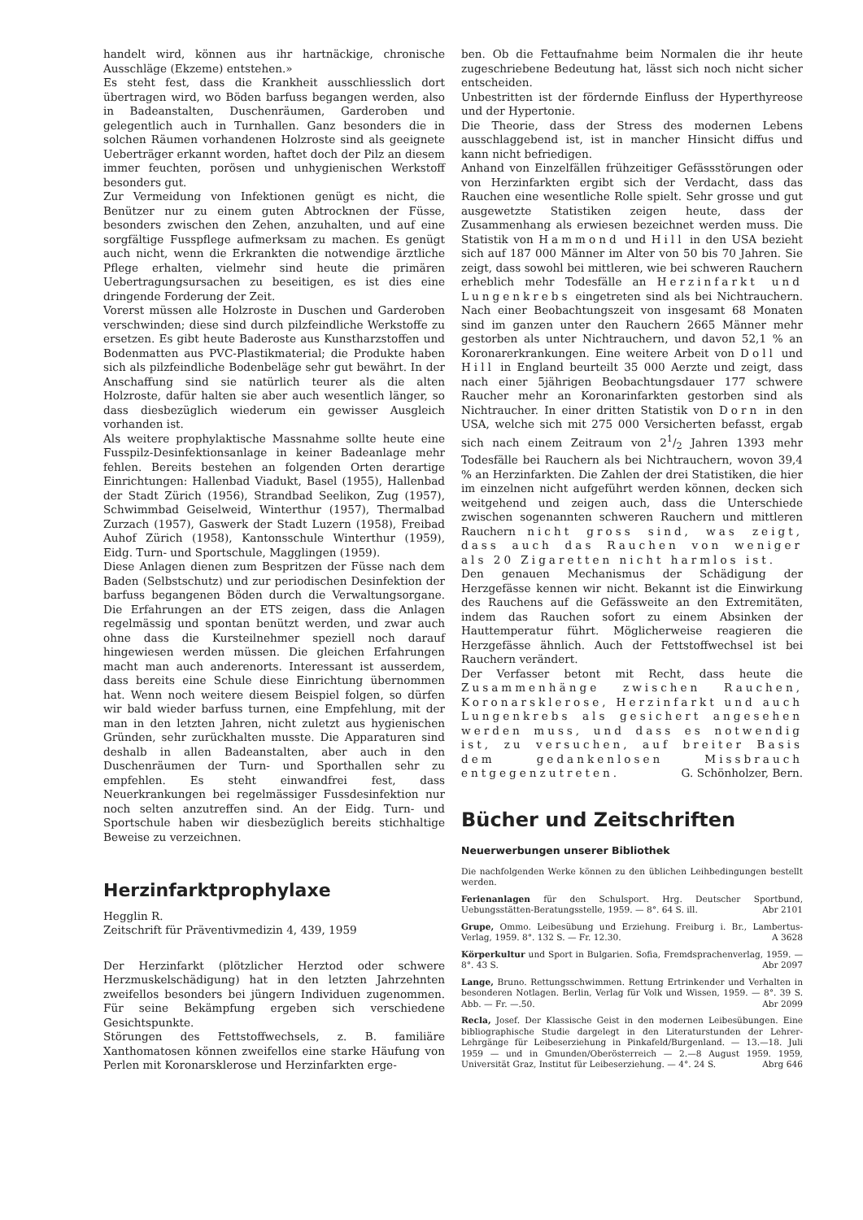handelt wird, können aus ihr hartnäckige, chronische Ausschläge (Ekzeme) entstehen.»
Es steht fest, dass die Krankheit ausschliesslich dort übertragen wird, wo Böden barfuss begangen werden, also in Badeanstalten, Duschenräumen, Garderoben und gelegentlich auch in Turnhallen. Ganz besonders die in solchen Räumen vorhandenen Holzroste sind als geeignete Ueberträger erkannt worden, haftet doch der Pilz an diesem immer feuchten, porösen und unhygienischen Werkstoff besonders gut.
Zur Vermeidung von Infektionen genügt es nicht, die Benützer nur zu einem guten Abtrocknen der Füsse, besonders zwischen den Zehen, anzuhalten, und auf eine sorgfältige Fusspflege aufmerksam zu machen. Es genügt auch nicht, wenn die Erkrankten die notwendige ärztliche Pflege erhalten, vielmehr sind heute die primären Uebertragungsursachen zu beseitigen, es ist dies eine dringende Forderung der Zeit.
Vorerst müssen alle Holzroste in Duschen und Garderoben verschwinden; diese sind durch pilzfeindliche Werkstoffe zu ersetzen. Es gibt heute Baderoste aus Kunstharzstoffen und Bodenmatten aus PVC-Plastikmaterial; die Produkte haben sich als pilzfeindliche Bodenbeläge sehr gut bewährt. In der Anschaffung sind sie natürlich teurer als die alten Holzroste, dafür halten sie aber auch wesentlich länger, so dass diesbezüglich wiederum ein gewisser Ausgleich vorhanden ist.
Als weitere prophylaktische Massnahme sollte heute eine Fusspilz-Desinfektionsanlage in keiner Badeanlage mehr fehlen. Bereits bestehen an folgenden Orten derartige Einrichtungen: Hallenbad Viadukt, Basel (1955), Hallenbad der Stadt Zürich (1956), Strandbad Seelikon, Zug (1957), Schwimmbad Geiselweid, Winterthur (1957), Thermalbad Zurzach (1957), Gaswerk der Stadt Luzern (1958), Freibad Auhof Zürich (1958), Kantonsschule Winterthur (1959), Eidg. Turn- und Sportschule, Magglingen (1959).
Diese Anlagen dienen zum Bespritzen der Füsse nach dem Baden (Selbstschutz) und zur periodischen Desinfektion der barfuss begangenen Böden durch die Verwaltungsorgane. Die Erfahrungen an der ETS zeigen, dass die Anlagen regelmässig und spontan benützt werden, und zwar auch ohne dass die Kursteilnehmer speziell noch darauf hingewiesen werden müssen. Die gleichen Erfahrungen macht man auch anderenorts. Interessant ist ausserdem, dass bereits eine Schule diese Einrichtung übernommen hat. Wenn noch weitere diesem Beispiel folgen, so dürfen wir bald wieder barfuss turnen, eine Empfehlung, mit der man in den letzten Jahren, nicht zuletzt aus hygienischen Gründen, sehr zurückhalten musste. Die Apparaturen sind deshalb in allen Badeanstalten, aber auch in den Duschenräumen der Turn- und Sporthallen sehr zu empfehlen. Es steht einwandfrei fest, dass Neuerkrankungen bei regelmässiger Fussdesinfektion nur noch selten anzutreffen sind. An der Eidg. Turn- und Sportschule haben wir diesbezüglich bereits stichhaltige Beweise zu verzeichnen.
Herzinfarktprophylaxe
Hegglin R.
Zeitschrift für Präventivmedizin 4, 439, 1959
Der Herzinfarkt (plötzlicher Herztod oder schwere Herzmuskelschädigung) hat in den letzten Jahrzehnten zweifellos besonders bei jüngern Individuen zugenommen. Für seine Bekämpfung ergeben sich verschiedene Gesichtspunkte.
Störungen des Fettstoffwechsels, z. B. familiäre Xanthomatosen können zweifellos eine starke Häufung von Perlen mit Koronarsklerose und Herzinfarkten erge-
ben. Ob die Fettaufnahme beim Normalen die ihr heute zugeschriebene Bedeutung hat, lässt sich noch nicht sicher entscheiden.
Unbestritten ist der fördernde Einfluss der Hyperthyreose und der Hypertonie.
Die Theorie, dass der Stress des modernen Lebens ausschlaggebend ist, ist in mancher Hinsicht diffus und kann nicht befriedigen.
Anhand von Einzelfällen frühzeitiger Gefässstörungen oder von Herzinfarkten ergibt sich der Verdacht, dass das Rauchen eine wesentliche Rolle spielt. Sehr grosse und gut ausgewetzte Statistiken zeigen heute, dass der Zusammenhang als erwiesen bezeichnet werden muss. Die Statistik von Hammond und Hill in den USA bezieht sich auf 187 000 Männer im Alter von 50 bis 70 Jahren. Sie zeigt, dass sowohl bei mittleren, wie bei schweren Rauchern erheblich mehr Todesfälle an Herzinfarkt und Lungenkrebs eingetreten sind als bei Nichtrauchern. Nach einer Beobachtungszeit von insgesamt 68 Monaten sind im ganzen unter den Rauchern 2665 Männer mehr gestorben als unter Nichtrauchern, und davon 52,1 % an Koronarerkrankungen. Eine weitere Arbeit von Doll und Hill in England beurteilt 35 000 Aerzte und zeigt, dass nach einer 5jährigen Beobachtungsdauer 177 schwere Raucher mehr an Koronarinfarkten gestorben sind als Nichtraucher. In einer dritten Statistik von Dorn in den USA, welche sich mit 275 000 Versicherten befasst, ergab sich nach einem Zeitraum von 21/2 Jahren 1393 mehr Todesfälle bei Rauchern als bei Nichtrauchern, wovon 39,4 % an Herzinfarkten. Die Zahlen der drei Statistiken, die hier im einzelnen nicht aufgeführt werden können, decken sich weitgehend und zeigen auch, dass die Unterschiede zwischen sogenannten schweren Rauchern und mittleren Rauchern nicht gross sind, was zeigt, dass auch das Rauchen von weniger als 20 Zigaretten nicht harmlos ist.
Den genauen Mechanismus der Schädigung der Herzgefässe kennen wir nicht. Bekannt ist die Einwirkung des Rauchens auf die Gefässweite an den Extremitäten, indem das Rauchen sofort zu einem Absinken der Hauttemperatur führt. Möglicherweise reagieren die Herzgefässe ähnlich. Auch der Fettstoffwechsel ist bei Rauchern verändert.
Der Verfasser betont mit Recht, dass heute die Zusammenhänge zwischen Rauchen, Koronarsklerose, Herzinfarkt und auch Lungenkrebs als gesichert angesehen werden muss, und dass es notwendig ist, zu versuchen, auf breiter Basis dem gedankenlosen Missbrauch entgegenzutreten. G. Schönholzer, Bern.
Bücher und Zeitschriften
Neuerwerbungen unserer Bibliothek
Die nachfolgenden Werke können zu den üblichen Leihbedingungen bestellt werden.
Ferienanlagen für den Schulsport. Hrg. Deutscher Sportbund, Uebungsstätten-Beratungsstelle, 1959. — 8°. 64 S. ill. Abr 2101
Grupe, Ommo. Leibesübung und Erziehung. Freiburg i. Br., Lambertus-Verlag, 1959. 8°. 132 S. — Fr. 12.30. A 3628
Körperkultur und Sport in Bulgarien. Sofia, Fremdsprachenverlag, 1959. — 8°. 43 S. Abr 2097
Lange, Bruno. Rettungsschwimmen. Rettung Ertrinkender und Verhalten in besonderen Notlagen. Berlin, Verlag für Volk und Wissen, 1959. — 8°. 39 S. Abb. — Fr. —.50. Abr 2099
Recla, Josef. Der Klassische Geist in den modernen Leibesübungen. Eine bibliographische Studie dargelegt in den Literaturstunden der Lehrer-Lehrgänge für Leibeserziehung in Pinkafeld/Burgenland. — 13.—18. Juli 1959 — und in Gmunden/Oberösterreich — 2.—8 August 1959. 1959, Universität Graz, Institut für Leibeserziehung. — 4°. 24 S. Abrg 646